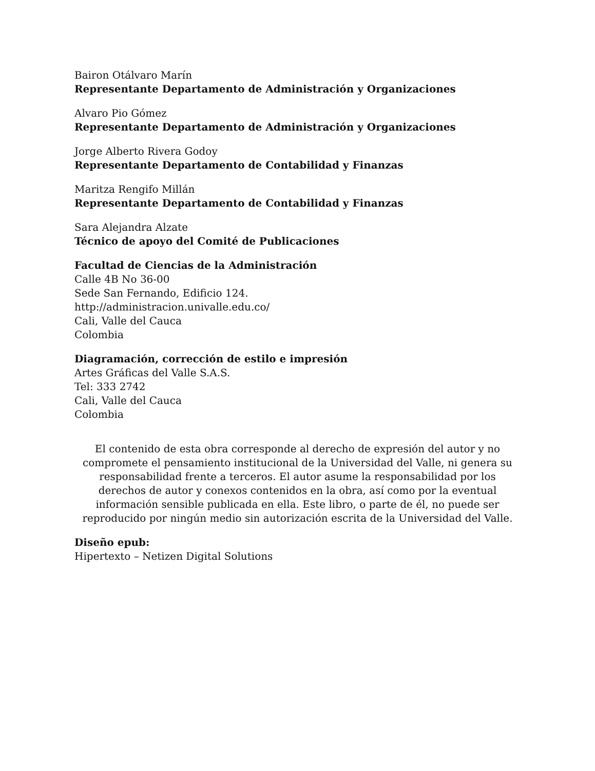Bairon Otálvaro Marín
Representante Departamento de Administración y Organizaciones
Alvaro Pio Gómez
Representante Departamento de Administración y Organizaciones
Jorge Alberto Rivera Godoy
Representante Departamento de Contabilidad y Finanzas
Maritza Rengifo Millán
Representante Departamento de Contabilidad y Finanzas
Sara Alejandra Alzate
Técnico de apoyo del Comité de Publicaciones
Facultad de Ciencias de la Administración
Calle 4B No 36-00
Sede San Fernando, Edificio 124.
http://administracion.univalle.edu.co/
Cali, Valle del Cauca
Colombia
Diagramación, corrección de estilo e impresión
Artes Gráficas del Valle S.A.S.
Tel: 333 2742
Cali, Valle del Cauca
Colombia
El contenido de esta obra corresponde al derecho de expresión del autor y no compromete el pensamiento institucional de la Universidad del Valle, ni genera su responsabilidad frente a terceros. El autor asume la responsabilidad por los derechos de autor y conexos contenidos en la obra, así como por la eventual información sensible publicada en ella. Este libro, o parte de él, no puede ser reproducido por ningún medio sin autorización escrita de la Universidad del Valle.
Diseño epub:
Hipertexto – Netizen Digital Solutions